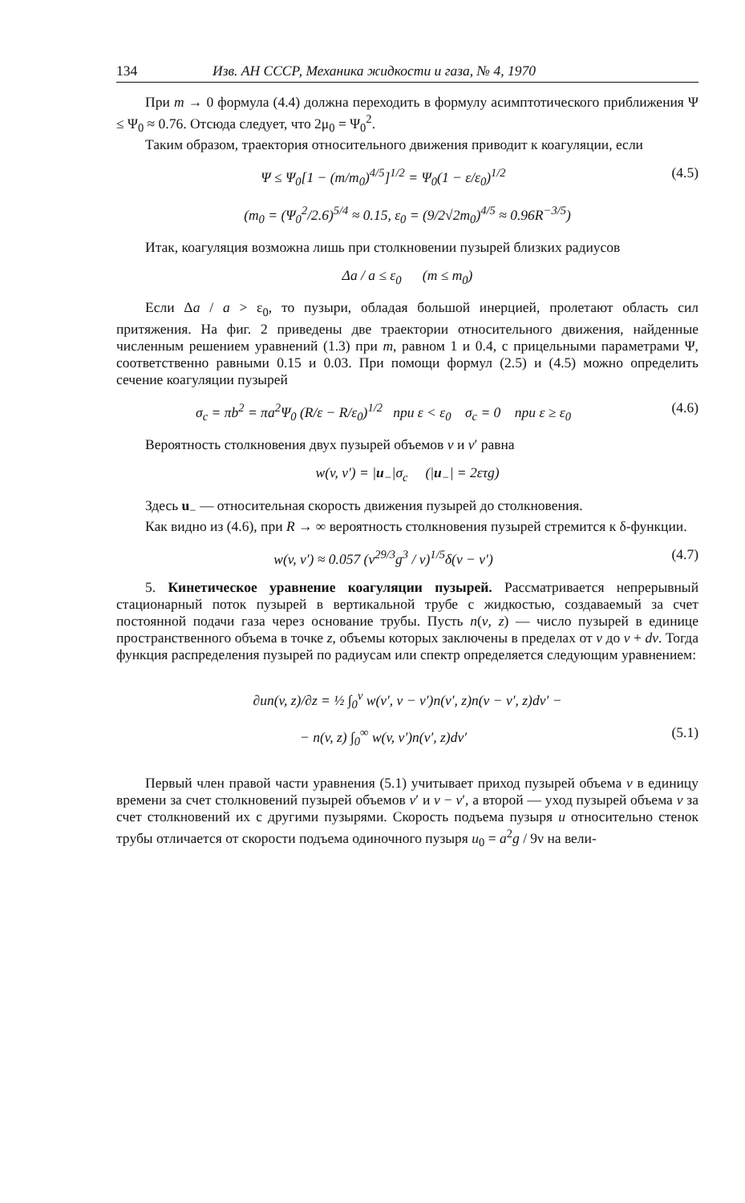134 Изв. АН СССР, Механика жидкости и газа, № 4, 1970
При m → 0 формула (4.4) должна переходить в формулу асимптотического приближения Ψ ≤ Ψ<sub>0</sub> ≈ 0.76. Отсюда следует, что 2μ<sub>0</sub> = Ψ<sub>0</sub><sup>2</sup>.
Таким образом, траектория относительного движения приводит к коагуляции, если
Ψ ≤ Ψ<sub>0</sub>[1 − (m/m<sub>0</sub>)<sup>4/5</sup>]<sup>1/2</sup> = Ψ<sub>0</sub>(1 − ε/ε<sub>0</sub>)<sup>1/2</sup> (4.5)
(m<sub>0</sub> = (Ψ<sub>0</sub><sup>2</sup>/2.6)<sup>5/4</sup> ≈ 0.15, ε<sub>0</sub> = (9/2√2m<sub>0</sub>)<sup>4/5</sup> ≈ 0.96R<sup>−3/5</sup>)
Итак, коагуляция возможна лишь при столкновении пузырей близких радиусов
Δa / a ≤ ε<sub>0</sub> (m ≤ m<sub>0</sub>)
Если Δa / a > ε<sub>0</sub>, то пузыри, обладая большой инерцией, пролетают область сил притяжения. На фиг. 2 приведены две траектории относительного движения, найденные численным решением уравнений (1.3) при m, равном 1 и 0.4, с прицельными параметрами Ψ, соответственно равными 0.15 и 0.03. При помощи формул (2.5) и (4.5) можно определить сечение коагуляции пузырей
σ<sub>c</sub> = πb<sup>2</sup> = πa<sup>2</sup>Ψ<sub>0</sub> (R/ε − R/ε<sub>0</sub>)<sup>1/2</sup> при ε < ε<sub>0</sub> σ<sub>c</sub> = 0 при ε ≥ ε<sub>0</sub> (4.6)
Вероятность столкновения двух пузырей объемов v и v′ равна
w(v, v′) = |u<sub>−</sub>|σ<sub>c</sub> (|u<sub>−</sub>| = 2ετg)
Здесь u<sub>−</sub> — относительная скорость движения пузырей до столкновения.
Как видно из (4.6), при R → ∞ вероятность столкновения пузырей стремится к δ-функции.
w(v, v′) ≈ 0.057 (v<sup>29/3</sup>g<sup>3</sup> / ν)<sup>1/5</sup>δ(v − v′) (4.7)
5. Кинетическое уравнение коагуляции пузырей. Рассматривается непрерывный стационарный поток пузырей в вертикальной трубе с жидкостью, создаваемый за счет постоянной подачи газа через основание трубы. Пусть n(v, z) — число пузырей в единице пространственного объема в точке z, объемы которых заключены в пределах от v до v + dv. Тогда функция распределения пузырей по радиусам или спектр определяется следующим уравнением:
∂un(v, z)/∂z = ½ ∫<sub>0</sub><sup>v</sup> w(v′, v − v′)n(v′, z)n(v − v′, z)dv′ −
− n(v, z) ∫<sub>0</sub><sup>∞</sup> w(v, v′)n(v′, z)dv′ (5.1)
Первый член правой части уравнения (5.1) учитывает приход пузырей объема v в единицу времени за счет столкновений пузырей объемов v′ и v − v′, а второй — уход пузырей объема v за счет столкновений их с другими пузырями. Скорость подъема пузыря u относительно стенок трубы отличается от скорости подъема одиночного пузыря u<sub>0</sub> = a<sup>2</sup>g / 9ν на вели-